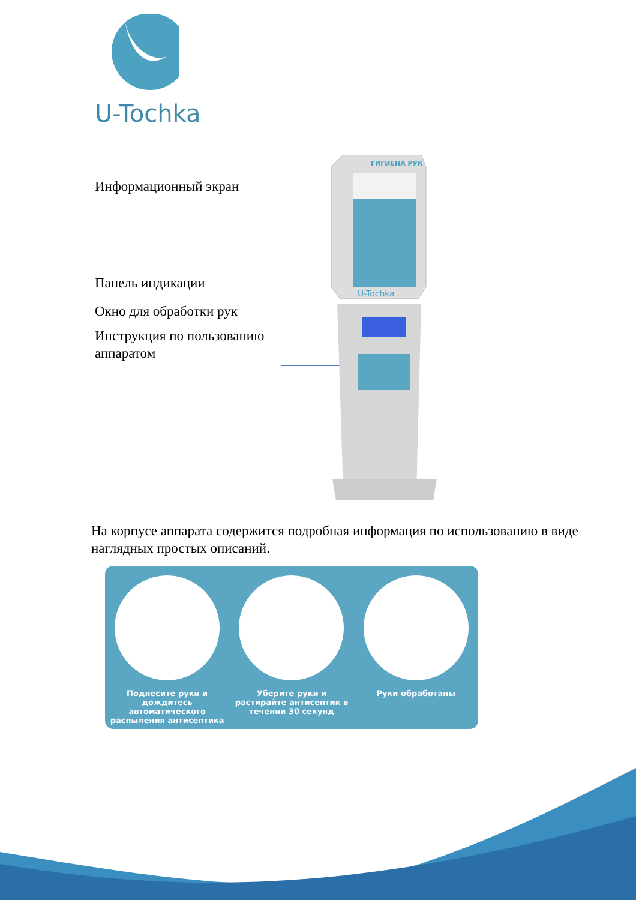U-Tochka
Информационный экран
Панель индикации
Окно для обработки рук
Инструкция по пользованию аппаратом
ГИГИЕНА РУК
U-Tochka
На корпусе аппарата содержится подробная информация по использованию в виде наглядных простых описаний.
Поднесите руки и дождитесь автоматического распыления антисептика
Уберите руки и растирайте антисептик в течении 30 секунд
Руки обработаны